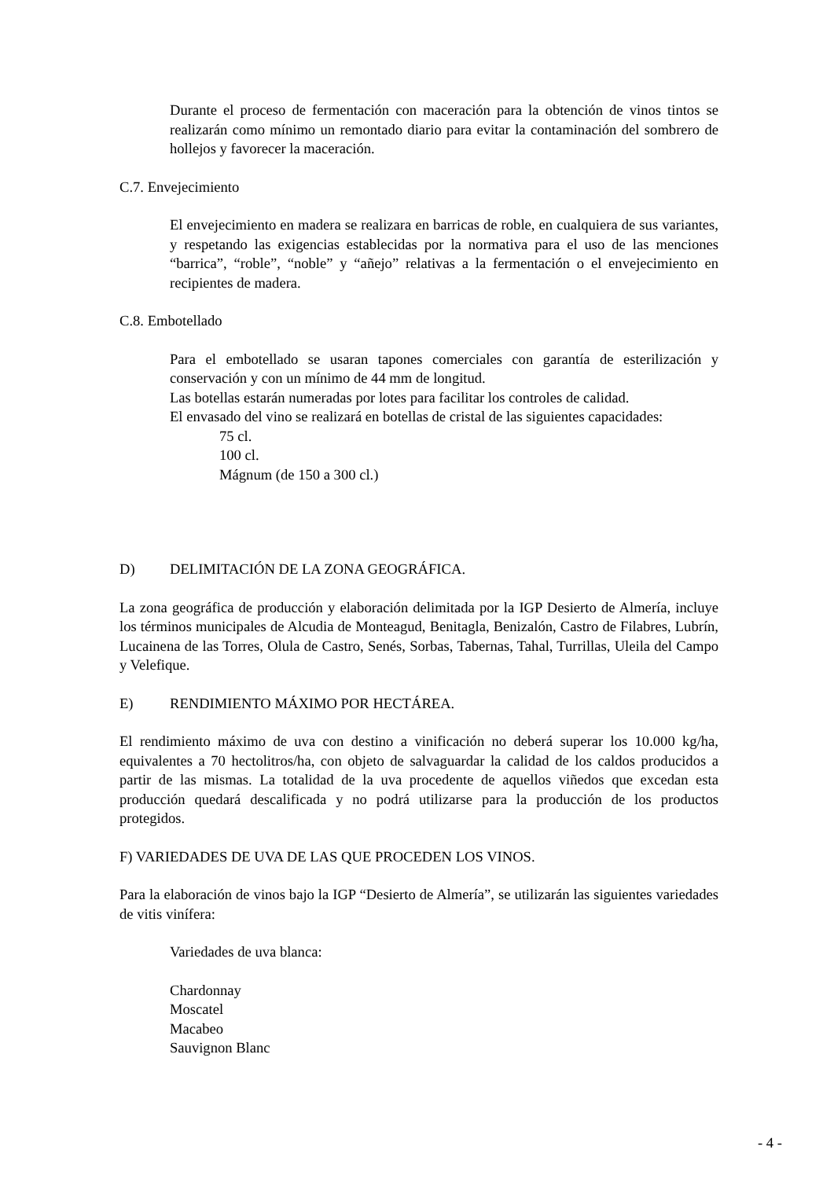Durante el proceso de fermentación con maceración para la obtención de vinos tintos se realizarán como mínimo un remontado diario para evitar la contaminación del sombrero de hollejos y favorecer la maceración.
C.7. Envejecimiento
El envejecimiento en madera se realizara en barricas de roble, en cualquiera de sus variantes, y respetando las exigencias establecidas por la normativa para el uso de las menciones “barrica”, “roble”, “noble” y “añejo” relativas a la fermentación o el envejecimiento en recipientes de madera.
C.8. Embotellado
Para el embotellado se usaran tapones comerciales con garantía de esterilización y conservación y con un mínimo de 44 mm de longitud.
Las botellas estarán numeradas por lotes para facilitar los controles de calidad.
El envasado del vino se realizará en botellas de cristal de las siguientes capacidades:
75 cl.
100 cl.
Mágnum (de 150 a 300 cl.)
D) DELIMITACIÓN DE LA ZONA GEOGRÁFICA.
La zona geográfica de producción y elaboración delimitada por la IGP Desierto de Almería, incluye los términos municipales de Alcudia de Monteagud, Benitagla, Benizalón, Castro de Filabres, Lubrín, Lucainena de las Torres, Olula de Castro, Senés, Sorbas, Tabernas, Tahal, Turrillas, Uleila del Campo y Velefique.
E) RENDIMIENTO MÁXIMO POR HECTÁREA.
El rendimiento máximo de uva con destino a vinificación no deberá superar los 10.000 kg/ha, equivalentes a 70 hectolitros/ha, con objeto de salvaguardar la calidad de los caldos producidos a partir de las mismas. La totalidad de la uva procedente de aquellos viñedos que excedan esta producción quedará descalificada y no podrá utilizarse para la producción de los productos protegidos.
F) VARIEDADES DE UVA DE LAS QUE PROCEDEN LOS VINOS.
Para la elaboración de vinos bajo la IGP “Desierto de Almería”, se utilizarán las siguientes variedades de vitis vinífera:
Variedades de uva blanca:
Chardonnay
Moscatel
Macabeo
Sauvignon Blanc
- 4 -